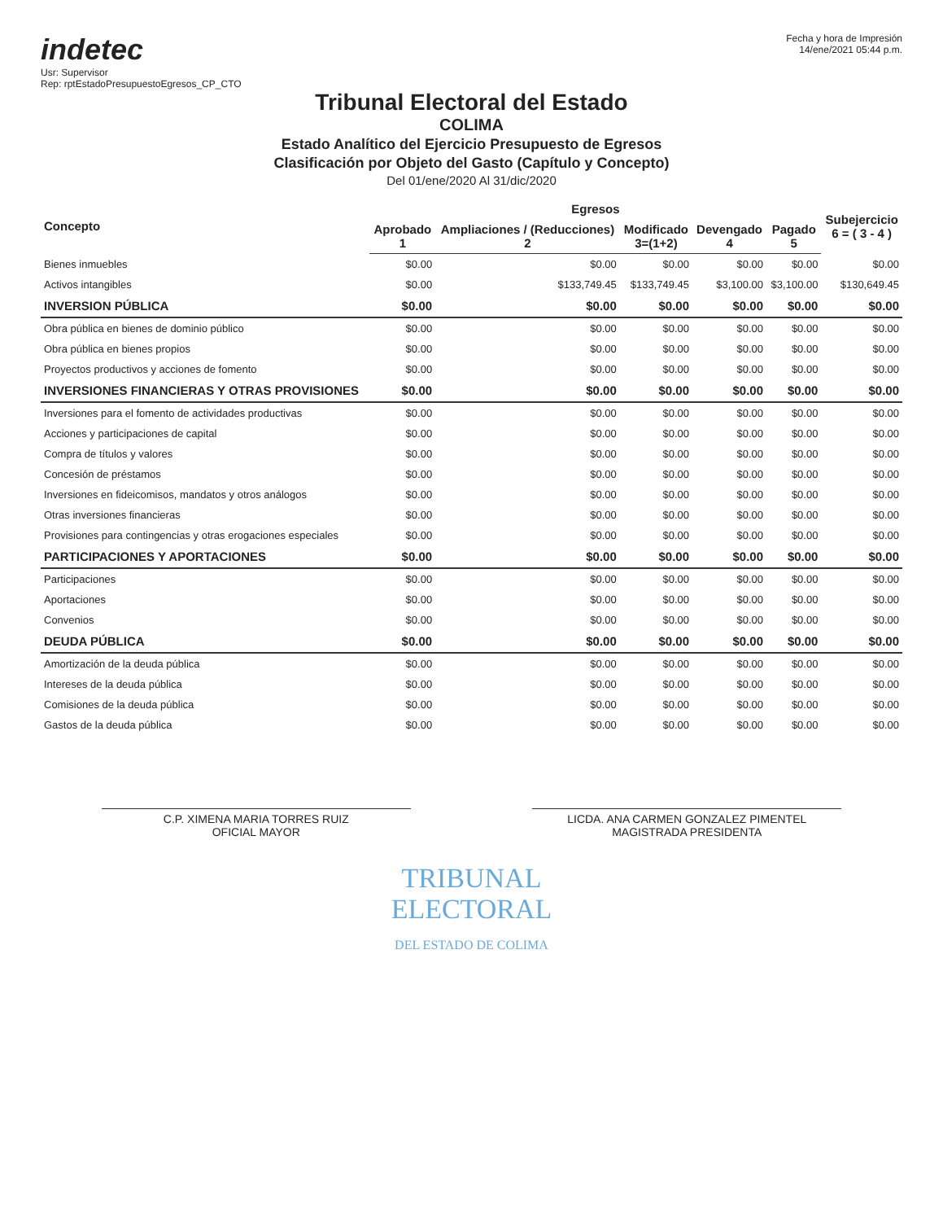indetec
Usr: Supervisor
Rep: rptEstadoPresupuestoEgresos_CP_CTO
Fecha y hora de Impresión
14/ene/2021 05:44 p.m.
Tribunal Electoral del Estado
COLIMA
Estado Analítico del Ejercicio Presupuesto de Egresos
Clasificación por Objeto del Gasto (Capítulo y Concepto)
Del 01/ene/2020 Al 31/dic/2020
| Concepto | Egresos | | | | | Subejercicio 6 = ( 3 - 4 ) |
| --- | --- | --- | --- | --- | --- | --- |
| | Aprobado 1 | Ampliaciones / (Reducciones) 2 | Modificado 3=(1+2) | Devengado 4 | Pagado 5 | |
| Bienes inmuebles | $0.00 | $0.00 | $0.00 | $0.00 | $0.00 | $0.00 |
| Activos intangibles | $0.00 | $133,749.45 | $133,749.45 | $3,100.00 | $3,100.00 | $130,649.45 |
| INVERSION PÚBLICA | $0.00 | $0.00 | $0.00 | $0.00 | $0.00 | $0.00 |
| Obra pública en bienes de dominio público | $0.00 | $0.00 | $0.00 | $0.00 | $0.00 | $0.00 |
| Obra pública en bienes propios | $0.00 | $0.00 | $0.00 | $0.00 | $0.00 | $0.00 |
| Proyectos productivos y acciones de fomento | $0.00 | $0.00 | $0.00 | $0.00 | $0.00 | $0.00 |
| INVERSIONES FINANCIERAS Y OTRAS PROVISIONES | $0.00 | $0.00 | $0.00 | $0.00 | $0.00 | $0.00 |
| Inversiones para el fomento de actividades productivas | $0.00 | $0.00 | $0.00 | $0.00 | $0.00 | $0.00 |
| Acciones y participaciones de capital | $0.00 | $0.00 | $0.00 | $0.00 | $0.00 | $0.00 |
| Compra de títulos y valores | $0.00 | $0.00 | $0.00 | $0.00 | $0.00 | $0.00 |
| Concesión de préstamos | $0.00 | $0.00 | $0.00 | $0.00 | $0.00 | $0.00 |
| Inversiones en fideicomisos, mandatos y otros análogos | $0.00 | $0.00 | $0.00 | $0.00 | $0.00 | $0.00 |
| Otras inversiones financieras | $0.00 | $0.00 | $0.00 | $0.00 | $0.00 | $0.00 |
| Provisiones para contingencias y otras erogaciones especiales | $0.00 | $0.00 | $0.00 | $0.00 | $0.00 | $0.00 |
| PARTICIPACIONES Y APORTACIONES | $0.00 | $0.00 | $0.00 | $0.00 | $0.00 | $0.00 |
| Participaciones | $0.00 | $0.00 | $0.00 | $0.00 | $0.00 | $0.00 |
| Aportaciones | $0.00 | $0.00 | $0.00 | $0.00 | $0.00 | $0.00 |
| Convenios | $0.00 | $0.00 | $0.00 | $0.00 | $0.00 | $0.00 |
| DEUDA PÚBLICA | $0.00 | $0.00 | $0.00 | $0.00 | $0.00 | $0.00 |
| Amortización de la deuda pública | $0.00 | $0.00 | $0.00 | $0.00 | $0.00 | $0.00 |
| Intereses de la deuda pública | $0.00 | $0.00 | $0.00 | $0.00 | $0.00 | $0.00 |
| Comisiones de la deuda pública | $0.00 | $0.00 | $0.00 | $0.00 | $0.00 | $0.00 |
| Gastos de la deuda pública | $0.00 | $0.00 | $0.00 | $0.00 | $0.00 | $0.00 |
C.P. XIMENA MARIA TORRES RUIZ
OFICIAL MAYOR
LICDA. ANA CARMEN GONZALEZ PIMENTEL
MAGISTRADA PRESIDENTA
TRIBUNAL
ELECTORAL
DEL ESTADO DE COLIMA